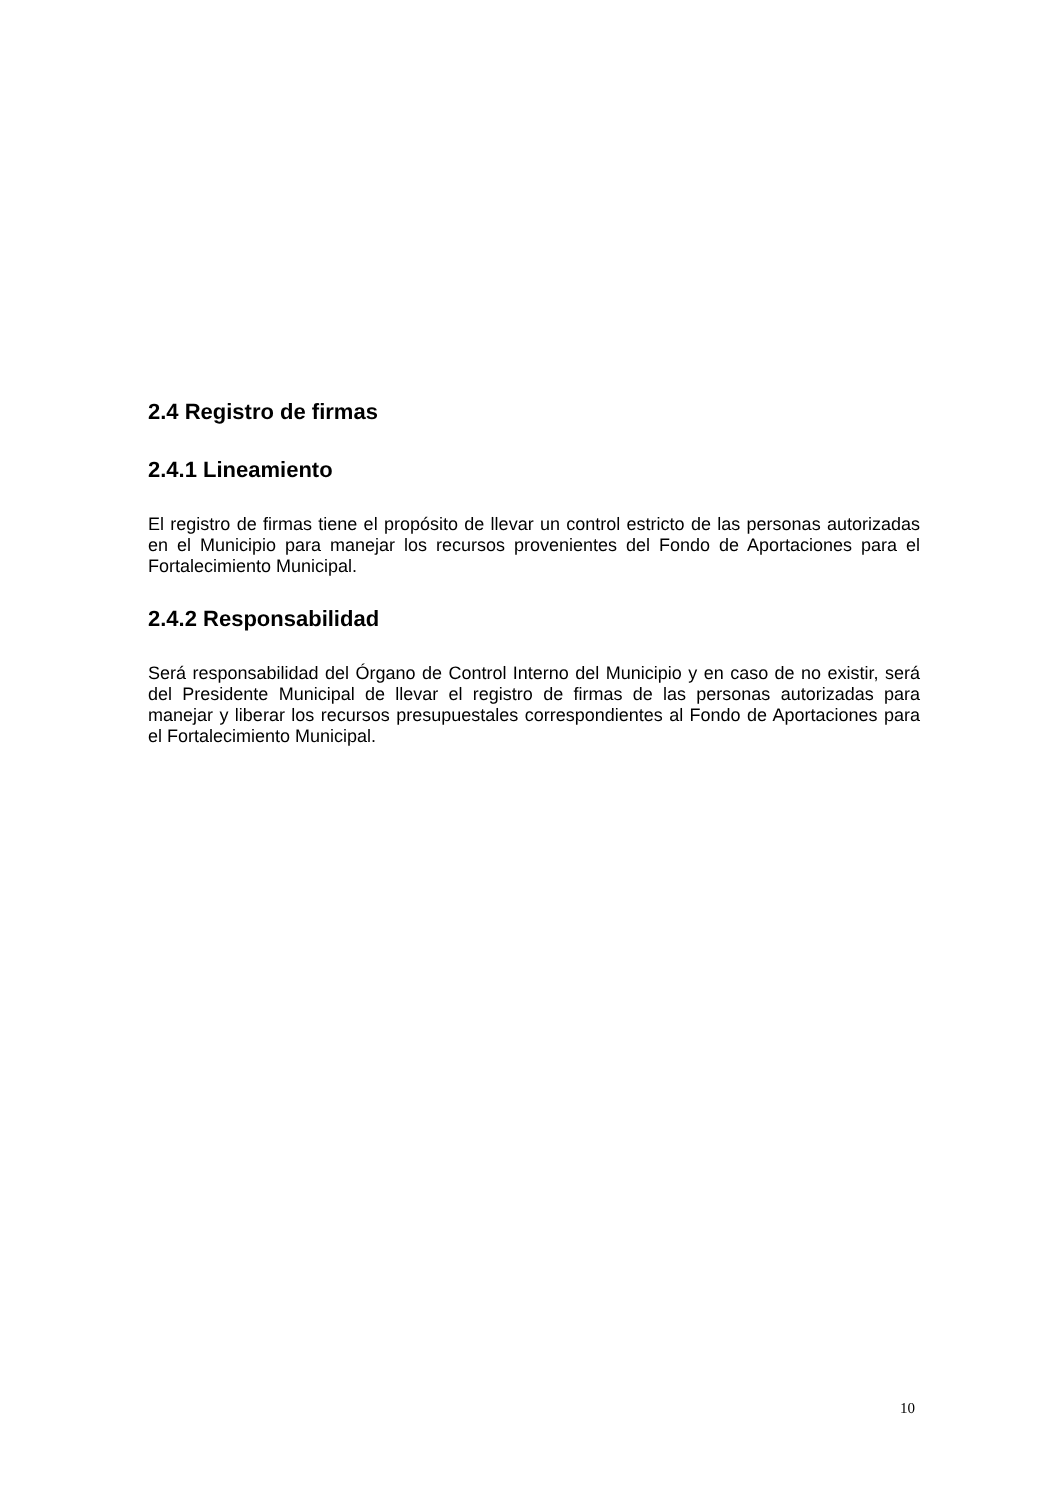2.4 Registro de firmas
2.4.1 Lineamiento
El registro de firmas tiene el propósito de llevar un control estricto de las personas autorizadas en el Municipio para manejar los recursos provenientes del Fondo de Aportaciones para el Fortalecimiento Municipal.
2.4.2 Responsabilidad
Será responsabilidad del Órgano de Control Interno del Municipio y en caso de no existir, será del Presidente Municipal de llevar el registro de firmas de las personas autorizadas para manejar y liberar los recursos presupuestales correspondientes al Fondo de Aportaciones para el Fortalecimiento Municipal.
10